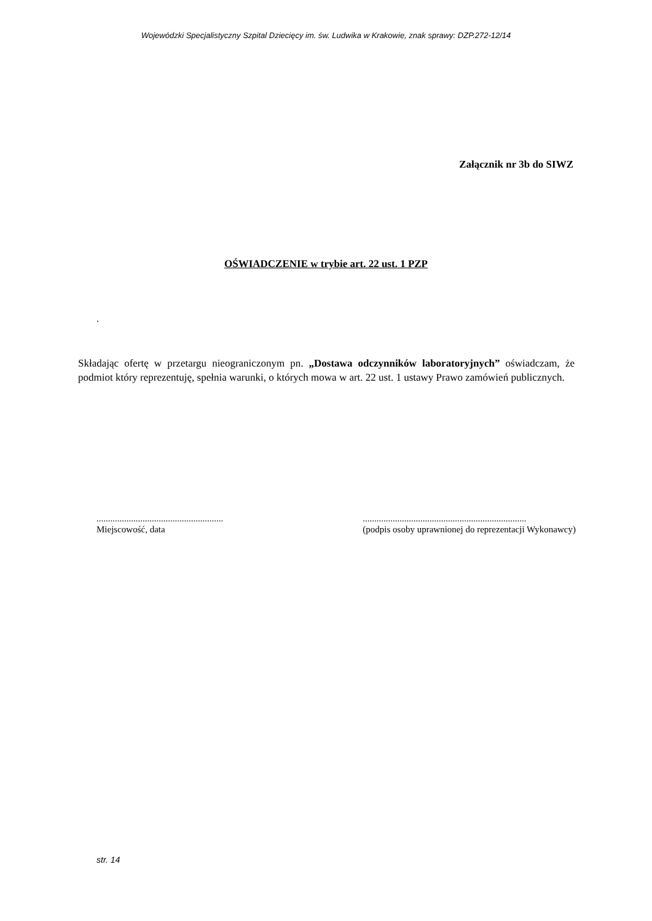Wojewódzki Specjalistyczny Szpital Dziecięcy im. św. Ludwika w Krakowie, znak sprawy: DZP.272-12/14
Załącznik nr 3b do SIWZ
OŚWIADCZENIE w trybie art. 22 ust. 1 PZP
.
Składając ofertę w przetargu nieograniczonym pn. „Dostawa odczynników laboratoryjnych” oświadczam, że podmiot który reprezentuję, spełnia warunki, o których mowa w art. 22 ust. 1 ustawy Prawo zamówień publicznych.
.......................................................
Miejscowość, data
.......................................................................
(podpis osoby uprawnionej do reprezentacji Wykonawcy)
str. 14